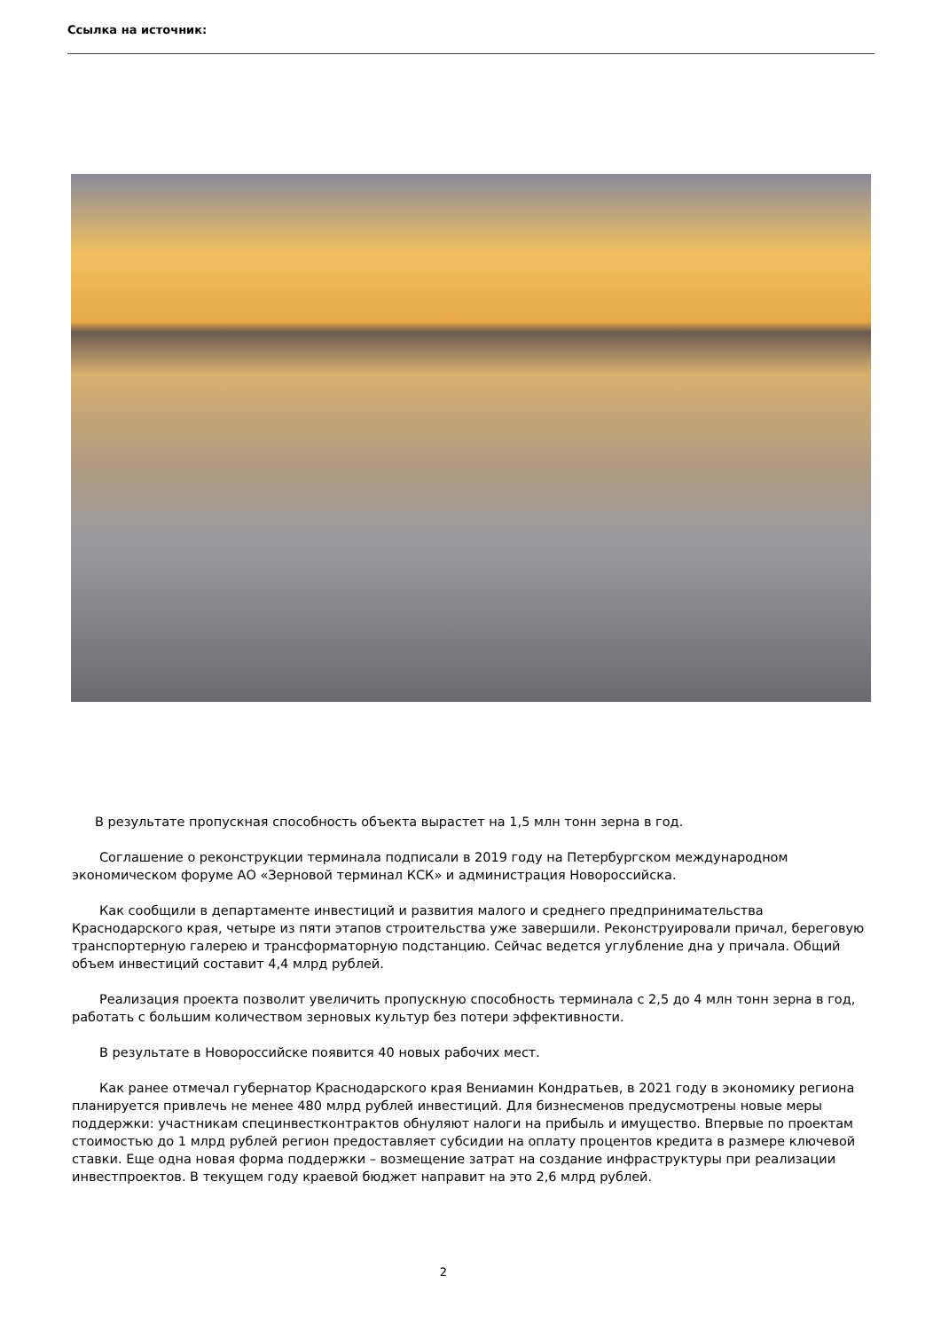Ссылка на источник:
В результате пропускная способность объекта вырастет на 1,5 млн тонн зерна в год.
Соглашение о реконструкции терминала подписали в 2019 году на Петербургском международном экономическом форуме АО «Зерновой терминал КСК» и администрация Новороссийска.
Как сообщили в департаменте инвестиций и развития малого и среднего предпринимательства Краснодарского края, четыре из пяти этапов строительства уже завершили. Реконструировали причал, береговую транспортерную галерею и трансформаторную подстанцию. Сейчас ведется углубление дна у причала. Общий объем инвестиций составит 4,4 млрд рублей.
Реализация проекта позволит увеличить пропускную способность терминала с 2,5 до 4 млн тонн зерна в год, работать с большим количеством зерновых культур без потери эффективности.
В результате в Новороссийске появится 40 новых рабочих мест.
Как ранее отмечал губернатор Краснодарского края Вениамин Кондратьев, в 2021 году в экономику региона планируется привлечь не менее 480 млрд рублей инвестиций. Для бизнесменов предусмотрены новые меры поддержки: участникам специнвестконтрактов обнуляют налоги на прибыль и имущество. Впервые по проектам стоимостью до 1 млрд рублей регион предоставляет субсидии на оплату процентов кредита в размере ключевой ставки. Еще одна новая форма поддержки – возмещение затрат на создание инфраструктуры при реализации инвестпроектов. В текущем году краевой бюджет направит на это 2,6 млрд рублей.
2